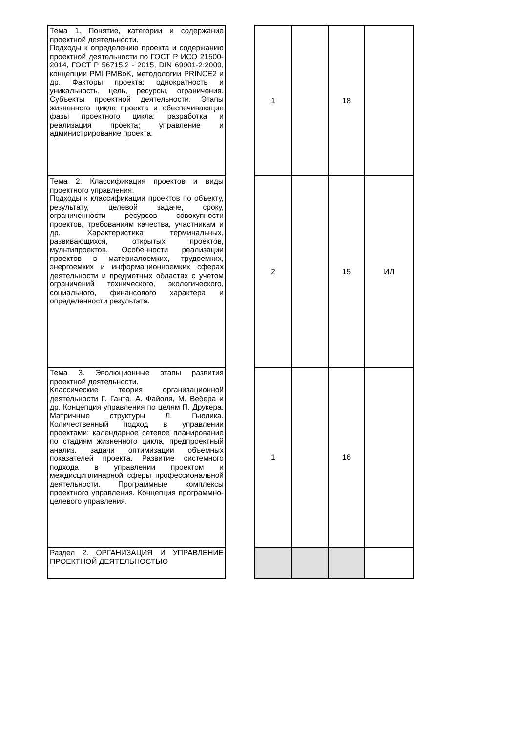| Тема 1. Понятие, категории и содержание проектной деятельности. Подходы к определению проекта и содержанию проектной деятельности по ГОСТ Р ИСО 21500-2014, ГОСТ Р 56715.2 - 2015, DIN 69901-2:2009, концепции PMI PMBoK, методологии PRINCE2 и др. Факторы проекта: однократность и уникальность, цель, ресурсы, ограничения. Субъекты проектной деятельности. Этапы жизненного цикла проекта и обеспечивающие фазы проектного цикла: разработка и реализация проекта; управление и администрирование проекта. | | 1 | | 18 | |
| Тема 2. Классификация проектов и виды проектного управления. Подходы к классификации проектов по объекту, результату, целевой задаче, сроку, ограниченности ресурсов совокупности проектов, требованиям качества, участникам и др. Характеристика терминальных, развивающихся, открытых проектов, мультипроектов. Особенности реализации проектов в материалоемких, трудоемких, энергоемких и информационноемких сферах деятельности и предметных областях с учетом ограничений технического, экологического, социального, финансового характера и определенности результата. | | 2 | | 15 | ИЛ |
| Тема 3. Эволюционные этапы развития проектной деятельности. Классические теория организационной деятельности Г. Ганта, А. Файоля, М. Вебера и др. Концепция управления по целям П. Друкера. Матричные структуры Л. Гьюлика. Количественный подход в управлении проектами: календарное сетевое планирование по стадиям жизненного цикла, предпроектный анализ, задачи оптимизации объемных показателей проекта. Развитие системного подхода в управлении проектом и междисциплинарной сферы профессиональной деятельности. Программные комплексы проектного управления. Концепция программно-целевого управления. | | 1 | | 16 | |
| Раздел 2. ОРГАНИЗАЦИЯ И УПРАВЛЕНИЕ ПРОЕКТНОЙ ДЕЯТЕЛЬНОСТЬЮ | | | | | |